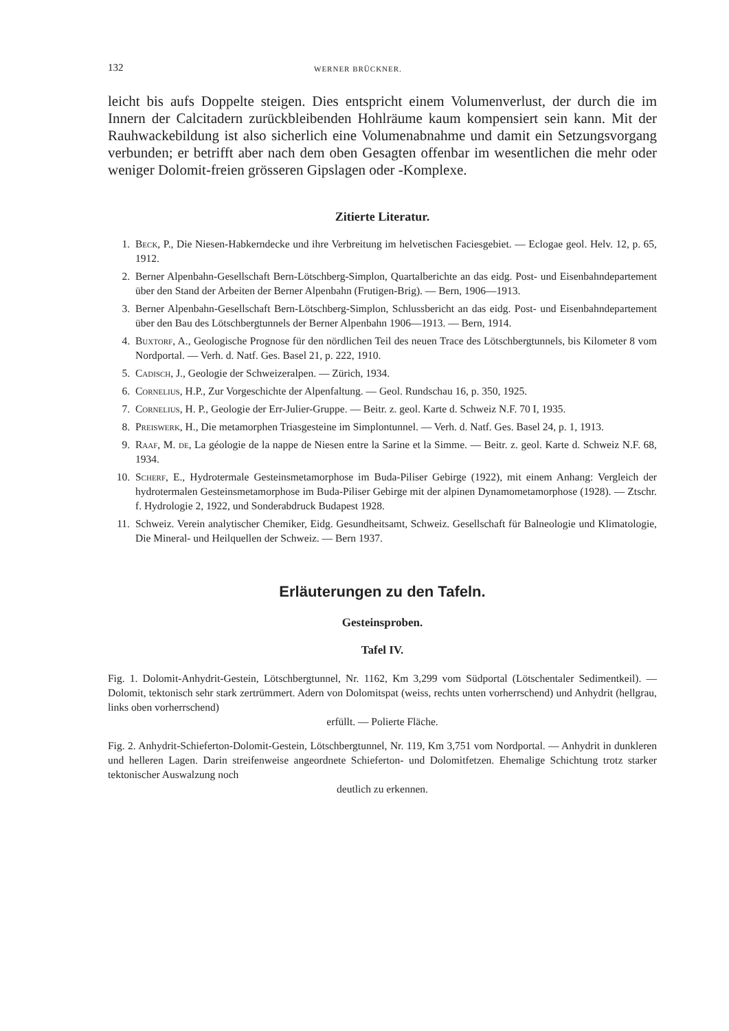132 WERNER BRÜCKNER.
leicht bis aufs Doppelte steigen. Dies entspricht einem Volumenverlust, der durch die im Innern der Calcitadern zurückbleibenden Hohlräume kaum kompensiert sein kann. Mit der Rauhwackebildung ist also sicherlich eine Volumenabnahme und damit ein Setzungsvorgang verbunden; er betrifft aber nach dem oben Gesagten offenbar im wesentlichen die mehr oder weniger Dolomit-freien grösseren Gipslagen oder -Komplexe.
Zitierte Literatur.
1. Beck, P., Die Niesen-Habkerndecke und ihre Verbreitung im helvetischen Faciesgebiet. — Eclogae geol. Helv. 12, p. 65, 1912.
2. Berner Alpenbahn-Gesellschaft Bern-Lötschberg-Simplon, Quartalberichte an das eidg. Post- und Eisenbahndepartement über den Stand der Arbeiten der Berner Alpenbahn (Frutigen-Brig). — Bern, 1906—1913.
3. Berner Alpenbahn-Gesellschaft Bern-Lötschberg-Simplon, Schlussbericht an das eidg. Post- und Eisenbahndepartement über den Bau des Lötschbergtunnels der Berner Alpenbahn 1906—1913. — Bern, 1914.
4. Buxtorf, A., Geologische Prognose für den nördlichen Teil des neuen Trace des Lötschbergtunnels, bis Kilometer 8 vom Nordportal. — Verh. d. Natf. Ges. Basel 21, p. 222, 1910.
5. Cadisch, J., Geologie der Schweizeralpen. — Zürich, 1934.
6. Cornelius, H.P., Zur Vorgeschichte der Alpenfaltung. — Geol. Rundschau 16, p. 350, 1925.
7. Cornelius, H. P., Geologie der Err-Julier-Gruppe. — Beitr. z. geol. Karte d. Schweiz N.F. 70 I, 1935.
8. Preiswerk, H., Die metamorphen Triasgesteine im Simplontunnel. — Verh. d. Natf. Ges. Basel 24, p. 1, 1913.
9. Raaf, M. de, La géologie de la nappe de Niesen entre la Sarine et la Simme. — Beitr. z. geol. Karte d. Schweiz N.F. 68, 1934.
10. Scherf, E., Hydrotermale Gesteinsmetamorphose im Buda-Piliser Gebirge (1922), mit einem Anhang: Vergleich der hydrotermalen Gesteinsmetamorphose im Buda-Piliser Gebirge mit der alpinen Dynamometamorphose (1928). — Ztschr. f. Hydrologie 2, 1922, und Sonderabdruck Budapest 1928.
11. Schweiz. Verein analytischer Chemiker, Eidg. Gesundheitsamt, Schweiz. Gesellschaft für Balneologie und Klimatologie, Die Mineral- und Heilquellen der Schweiz. — Bern 1937.
Erläuterungen zu den Tafeln.
Gesteinsproben.
Tafel IV.
Fig. 1. Dolomit-Anhydrit-Gestein, Lötschbergtunnel, Nr. 1162, Km 3,299 vom Südportal (Lötschentaler Sedimentkeil). — Dolomit, tektonisch sehr stark zertrümmert. Adern von Dolomitspat (weiss, rechts unten vorherrschend) und Anhydrit (hellgrau, links oben vorherrschend)
erfüllt. — Polierte Fläche.
Fig. 2. Anhydrit-Schieferton-Dolomit-Gestein, Lötschbergtunnel, Nr. 119, Km 3,751 vom Nordportal. — Anhydrit in dunkleren und helleren Lagen. Darin streifenweise angeordnete Schieferton- und Dolomitfetzen. Ehemalige Schichtung trotz starker tektonischer Auswalzung noch
deutlich zu erkennen.